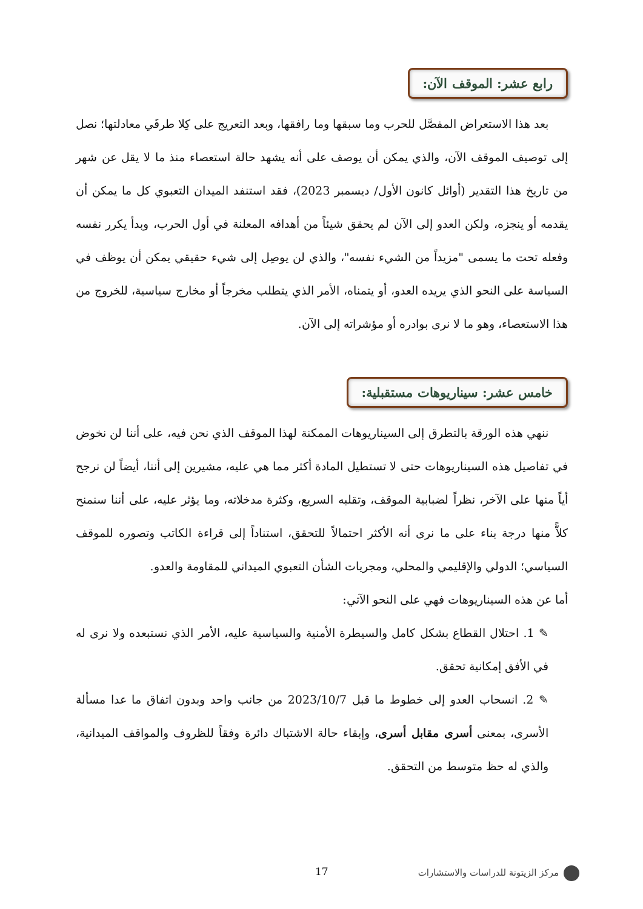رابع عشر: الموقف الآن:
بعد هذا الاستعراض المفصَّل للحرب وما سبقها وما رافقها، وبعد التعريج على كِلا طرفَي معادلتها؛ نصل إلى توصيف الموقف الآن، والذي يمكن أن يوصف على أنه يشهد حالة استعصاء منذ ما لا يقل عن شهر من تاريخ هذا التقدير (أوائل كانون الأول/ ديسمبر 2023)، فقد استنفد الميدان التعبوي كل ما يمكن أن يقدمه أو ينجزه، ولكن العدو إلى الآن لم يحقق شيئاً من أهدافه المعلنة في أول الحرب، وبدأ يكرر نفسه وفعله تحت ما يسمى "مزيداً من الشيء نفسه"، والذي لن يوصِل إلى شيء حقيقي يمكن أن يوظف في السياسة على النحو الذي يريده العدو، أو يتمناه، الأمر الذي يتطلب مخرجاً أو مخارج سياسية، للخروج من هذا الاستعصاء، وهو ما لا نرى بوادره أو مؤشراته إلى الآن.
خامس عشر: سيناريوهات مستقبلية:
ننهي هذه الورقة بالتطرق إلى السيناريوهات الممكنة لهذا الموقف الذي نحن فيه، على أننا لن نخوض في تفاصيل هذه السيناريوهات حتى لا تستطيل المادة أكثر مما هي عليه، مشيرين إلى أننا، أيضاً لن نرجح أياً منها على الآخر، نظراً لضبابية الموقف، وتقلبه السريع، وكثرة مدخلاته، وما يؤثر عليه، على أننا سنمنح كلاًّ منها درجة بناء على ما نرى أنه الأكثر احتمالاً للتحقق، استناداً إلى قراءة الكاتب وتصوره للموقف السياسي؛ الدولي والإقليمي والمحلي، ومجريات الشأن التعبوي الميداني للمقاومة والعدو.
أما عن هذه السيناريوهات فهي على النحو الآتي:
✎ 1. احتلال القطاع بشكل كامل والسيطرة الأمنية والسياسية عليه، الأمر الذي نستبعده ولا نرى له في الأفق إمكانية تحقق.
✎ 2. انسحاب العدو إلى خطوط ما قبل 2023/10/7 من جانب واحد وبدون اتفاق ما عدا مسألة الأسرى، بمعنى أسرى مقابل أسرى، وإبقاء حالة الاشتباك دائرة وفقاً للظروف والمواقف الميدانية، والذي له حظ متوسط من التحقق.
مركز الزيتونة للدراسات والاستشارات 17